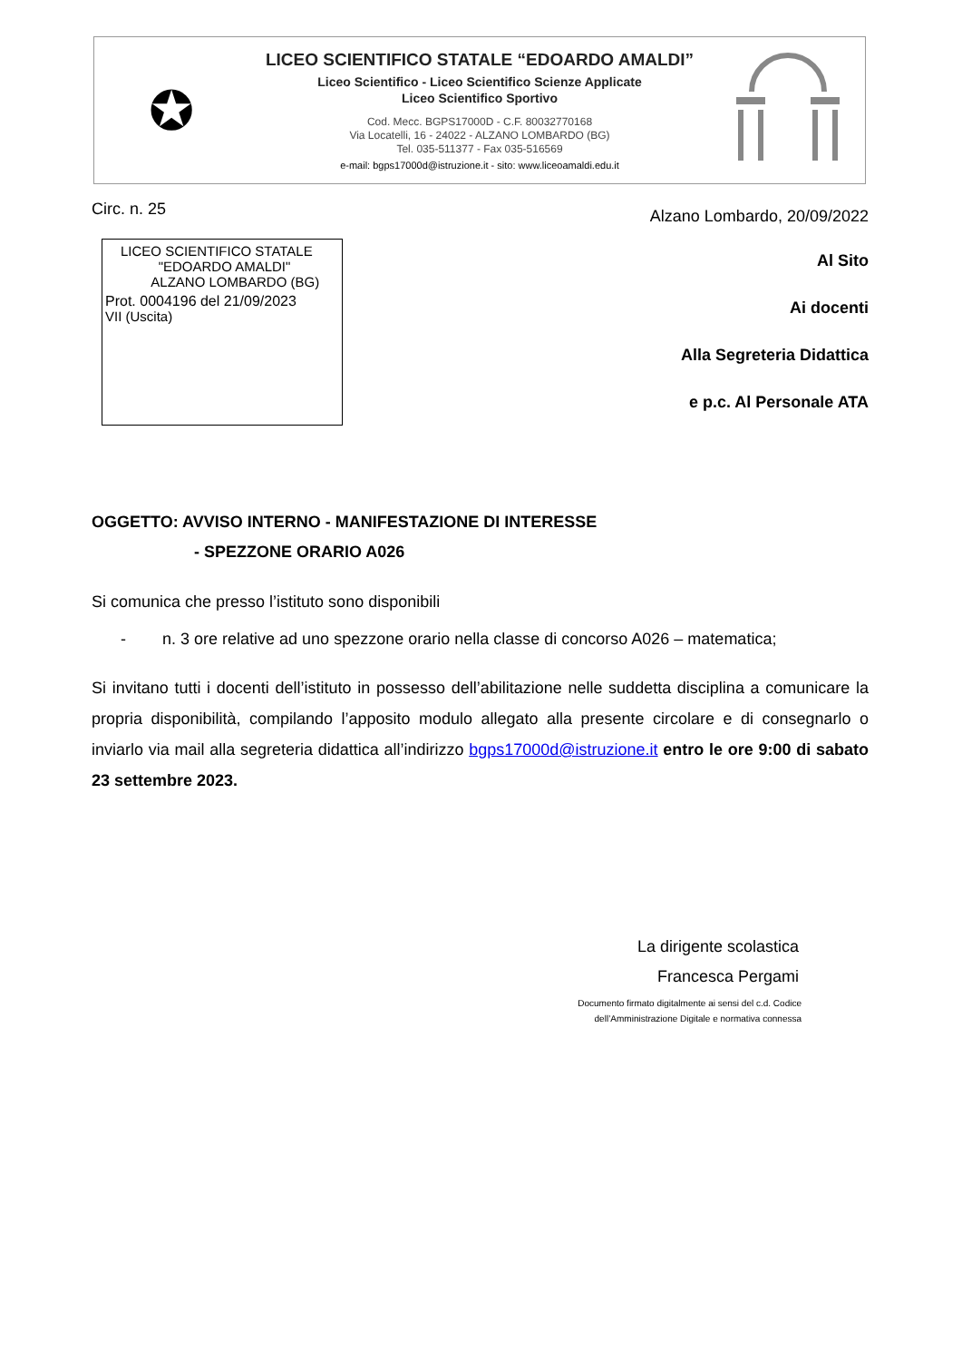✪
LICEO SCIENTIFICO STATALE “EDOARDO AMALDI”
Liceo Scientifico - Liceo Scientifico Scienze Applicate
Liceo Scientifico Sportivo
Cod. Mecc. BGPS17000D - C.F. 80032770168
Via Locatelli, 16 - 24022 - ALZANO LOMBARDO (BG)
Tel. 035-511377 - Fax 035-516569
e-mail: bgps17000d@istruzione.it - sito: www.liceoamaldi.edu.it
Circ. n. 25 Alzano Lombardo, 20/09/2022
LICEO SCIENTIFICO STATALE
"EDOARDO AMALDI"
ALZANO LOMBARDO (BG)
Prot. 0004196 del 21/09/2023
VII (Uscita)
Al Sito
Ai docenti
Alla Segreteria Didattica
e p.c. Al Personale ATA
OGGETTO: AVVISO INTERNO - MANIFESTAZIONE DI INTERESSE
- SPEZZONE ORARIO A026
Si comunica che presso l’istituto sono disponibili
- n. 3 ore relative ad uno spezzone orario nella classe di concorso A026 – matematica;
Si invitano tutti i docenti dell’istituto in possesso dell’abilitazione nelle suddetta disciplina a comunicare la propria disponibilità, compilando l’apposito modulo allegato alla presente circolare e di consegnarlo o inviarlo via mail alla segreteria didattica all’indirizzo bgps17000d@istruzione.it entro le ore 9:00 di sabato 23 settembre 2023.
La dirigente scolastica
Francesca Pergami
Documento firmato digitalmente ai sensi del c.d. Codice dell’Amministrazione Digitale e normativa connessa